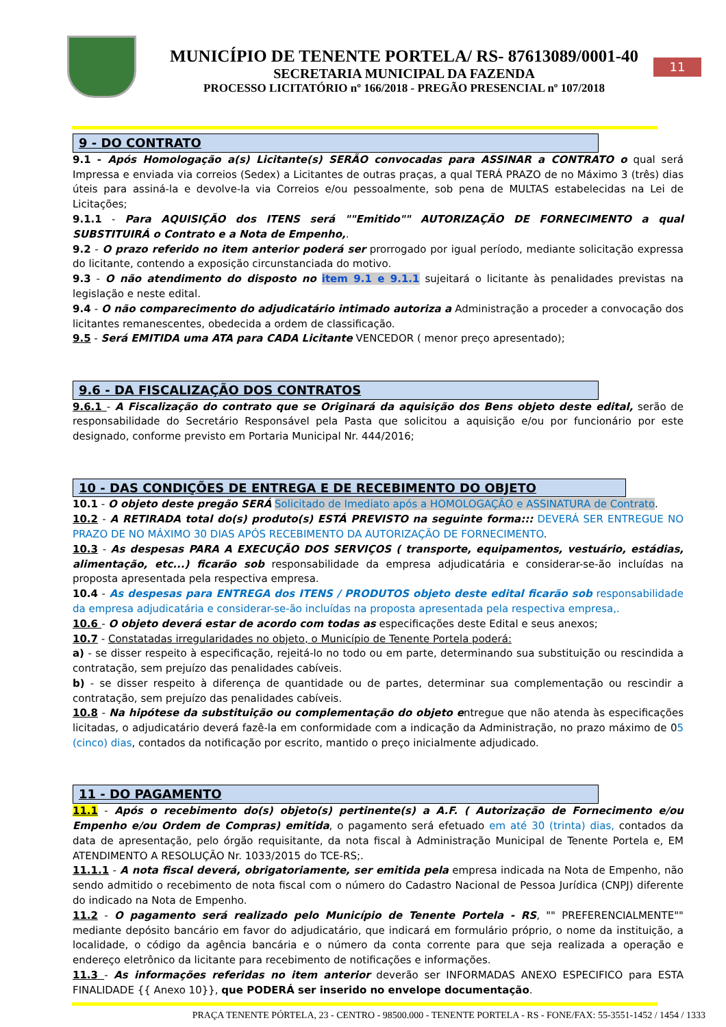MUNICÍPIO DE TENENTE PORTELA/ RS- 87613089/0001-40
SECRETARIA MUNICIPAL DA FAZENDA
PROCESSO LICITATÓRIO nº 166/2018 - PREGÃO PRESENCIAL nº 107/2018
11
9 - DO CONTRATO
9.1 - Após Homologação a(s) Licitante(s) SERÃO convocadas para ASSINAR a CONTRATO o qual será Impressa e enviada via correios (Sedex) a Licitantes de outras praças, a qual TERÁ PRAZO de no Máximo 3 (três) dias úteis para assiná-la e devolve-la via Correios e/ou pessoalmente, sob pena de MULTAS estabelecidas na Lei de Licitações;
9.1.1 - Para AQUISIÇÃO dos ITENS será ""Emitido"" AUTORIZAÇÃO DE FORNECIMENTO a qual SUBSTITUIRÁ o Contrato e a Nota de Empenho,.
9.2 - O prazo referido no item anterior poderá ser prorrogado por igual período, mediante solicitação expressa do licitante, contendo a exposição circunstanciada do motivo.
9.3 - O não atendimento do disposto no item 9.1 e 9.1.1 sujeitará o licitante às penalidades previstas na legislação e neste edital.
9.4 - O não comparecimento do adjudicatário intimado autoriza a Administração a proceder a convocação dos licitantes remanescentes, obedecida a ordem de classificação.
9.5 - Será EMITIDA uma ATA para CADA Licitante VENCEDOR ( menor preço apresentado);
9.6 - DA FISCALIZAÇÃO DOS CONTRATOS
9.6.1 - A Fiscalização do contrato que se Originará da aquisição dos Bens objeto deste edital, serão de responsabilidade do Secretário Responsável pela Pasta que solicitou a aquisição e/ou por funcionário por este designado, conforme previsto em Portaria Municipal Nr. 444/2016;
10 - DAS CONDIÇÕES DE ENTREGA E DE RECEBIMENTO DO OBJETO
10.1 - O objeto deste pregão SERÁ Solicitado de Imediato após a HOMOLOGAÇÃO e ASSINATURA de Contrato.
10.2 - A RETIRADA total do(s) produto(s) ESTÁ PREVISTO na seguinte forma::: DEVERÁ SER ENTREGUE NO PRAZO DE NO MÁXIMO 30 DIAS APÓS RECEBIMENTO DA AUTORIZAÇÃO DE FORNECIMENTO.
10.3 - As despesas PARA A EXECUÇÃO DOS SERVIÇOS ( transporte, equipamentos, vestuário, estádias, alimentação, etc...) ficarão sob responsabilidade da empresa adjudicatária e considerar-se-ão incluídas na proposta apresentada pela respectiva empresa.
10.4 - As despesas para ENTREGA dos ITENS / PRODUTOS objeto deste edital ficarão sob responsabilidade da empresa adjudicatária e considerar-se-ão incluídas na proposta apresentada pela respectiva empresa,.
10.6 - O objeto deverá estar de acordo com todas as especificações deste Edital e seus anexos;
10.7 - Constatadas irregularidades no objeto, o Município de Tenente Portela poderá:
a) - se disser respeito à especificação, rejeitá-lo no todo ou em parte, determinando sua substituição ou rescindida a contratação, sem prejuízo das penalidades cabíveis.
b) - se disser respeito à diferença de quantidade ou de partes, determinar sua complementação ou rescindir a contratação, sem prejuízo das penalidades cabíveis.
10.8 - Na hipótese da substituição ou complementação do objeto entregue que não atenda às especificações licitadas, o adjudicatário deverá fazê-la em conformidade com a indicação da Administração, no prazo máximo de 05 (cinco) dias, contados da notificação por escrito, mantido o preço inicialmente adjudicado.
11 - DO PAGAMENTO
11.1 - Após o recebimento do(s) objeto(s) pertinente(s) a A.F. ( Autorização de Fornecimento e/ou Empenho e/ou Ordem de Compras) emitida, o pagamento será efetuado em até 30 (trinta) dias, contados da data de apresentação, pelo órgão requisitante, da nota fiscal à Administração Municipal de Tenente Portela e, EM ATENDIMENTO A RESOLUÇÃO Nr. 1033/2015 do TCE-RS;.
11.1.1 - A nota fiscal deverá, obrigatoriamente, ser emitida pela empresa indicada na Nota de Empenho, não sendo admitido o recebimento de nota fiscal com o número do Cadastro Nacional de Pessoa Jurídica (CNPJ) diferente do indicado na Nota de Empenho.
11.2 - O pagamento será realizado pelo Município de Tenente Portela - RS, "" PREFERENCIALMENTE"" mediante depósito bancário em favor do adjudicatário, que indicará em formulário próprio, o nome da instituição, a localidade, o código da agência bancária e o número da conta corrente para que seja realizada a operação e endereço eletrônico da licitante para recebimento de notificações e informações.
11.3 - As informações referidas no item anterior deverão ser INFORMADAS ANEXO ESPECIFICO para ESTA FINALIDADE {{ Anexo 10}}, que PODERÁ ser inserido no envelope documentação.
PRAÇA TENENTE PÓRTELA, 23 - CENTRO - 98500.000 - TENENTE PORTELA - RS - FONE/FAX: 55-3551-1452 / 1454 / 1333